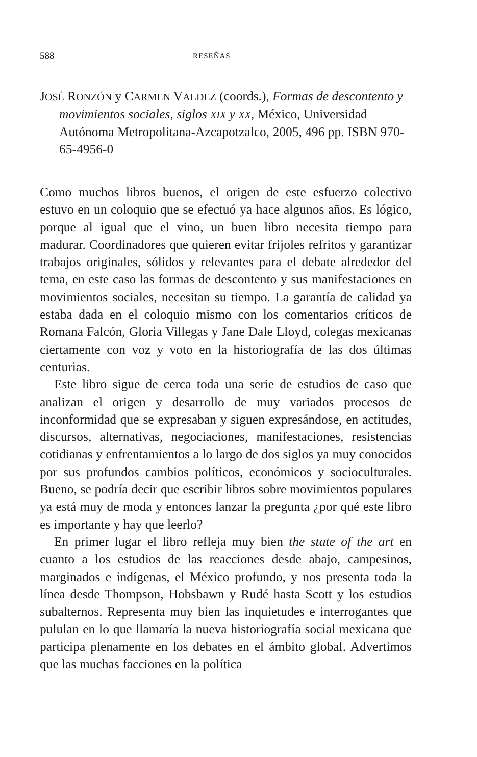588 RESEÑAS
JOSÉ RONZÓN y CARMEN VALDEZ (coords.), Formas de descontento y movimientos sociales, siglos XIX y XX, México, Universidad Autónoma Metropolitana-Azcapotzalco, 2005, 496 pp. ISBN 970-65-4956-0
Como muchos libros buenos, el origen de este esfuerzo colectivo estuvo en un coloquio que se efectuó ya hace algunos años. Es lógico, porque al igual que el vino, un buen libro necesita tiempo para madurar. Coordinadores que quieren evitar frijoles refritos y garantizar trabajos originales, sólidos y relevantes para el debate alrededor del tema, en este caso las formas de descontento y sus manifestaciones en movimientos sociales, necesitan su tiempo. La garantía de calidad ya estaba dada en el coloquio mismo con los comentarios críticos de Romana Falcón, Gloria Villegas y Jane Dale Lloyd, colegas mexicanas ciertamente con voz y voto en la historiografía de las dos últimas centurias.
Este libro sigue de cerca toda una serie de estudios de caso que analizan el origen y desarrollo de muy variados procesos de inconformidad que se expresaban y siguen expresándose, en actitudes, discursos, alternativas, negociaciones, manifestaciones, resistencias cotidianas y enfrentamientos a lo largo de dos siglos ya muy conocidos por sus profundos cambios políticos, económicos y socioculturales. Bueno, se podría decir que escribir libros sobre movimientos populares ya está muy de moda y entonces lanzar la pregunta ¿por qué este libro es importante y hay que leerlo?
En primer lugar el libro refleja muy bien the state of the art en cuanto a los estudios de las reacciones desde abajo, campesinos, marginados e indígenas, el México profundo, y nos presenta toda la línea desde Thompson, Hobsbawn y Rudé hasta Scott y los estudios subalternos. Representa muy bien las inquietudes e interrogantes que pululan en lo que llamaría la nueva historiografía social mexicana que participa plenamente en los debates en el ámbito global. Advertimos que las muchas facciones en la política